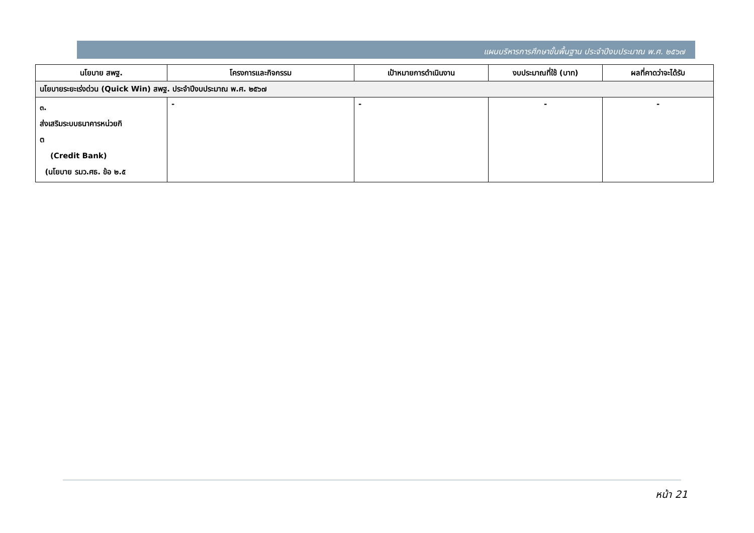แผนบริหารการศึกษาขั้นพื้นฐาน ประจำปีงบประมาณ พ.ศ. ๒๕๖๗
| นโยบาย สพฐ. | โครงการและกิจกรรม | เป้าหมายการดำเนินงาน | งบประมาณที่ใช้ (บาท) | ผลที่คาดว่าจะได้รับ |
| --- | --- | --- | --- | --- |
| นโยบายระยะเร่งด่วน (Quick Win) สพฐ. ประจำปีงบประมาณ พ.ศ. ๒๕๖๗ | | | | |
| ๓. ส่งเสริมระบบธนาคารหน่วยกิ ต (Credit Bank) (นโยบาย รมว.ศธ. ข้อ ๒.๕ | - | - | - | - |
หน้า 21